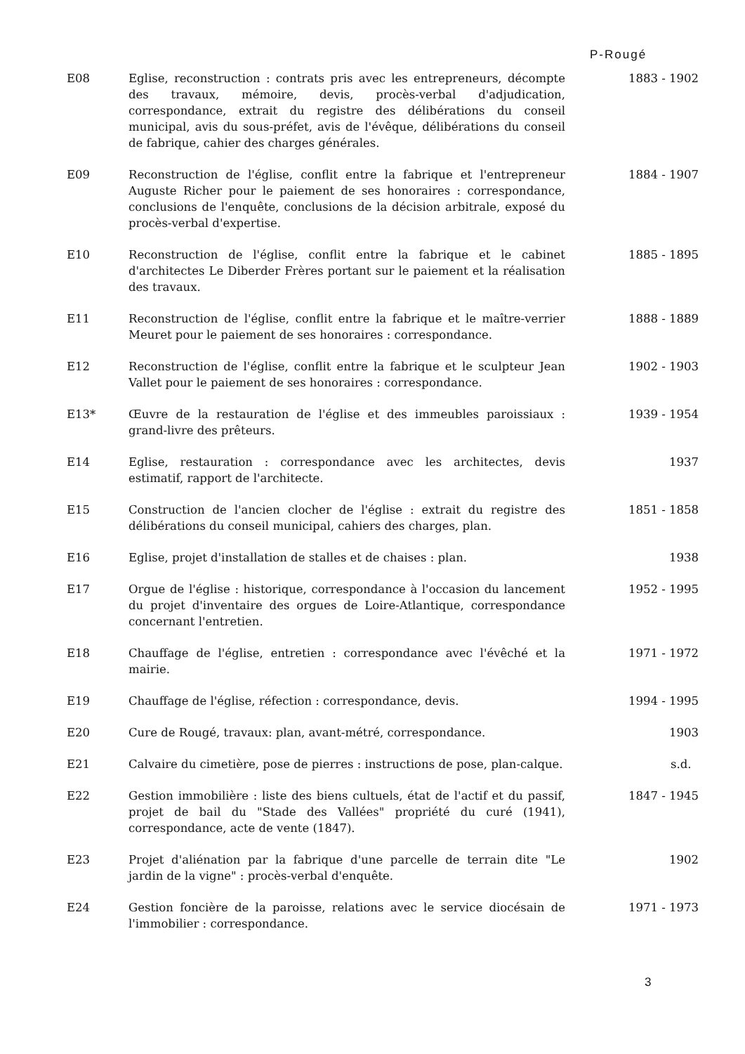P-Rougé
E08 Eglise, reconstruction : contrats pris avec les entrepreneurs, décompte des travaux, mémoire, devis, procès-verbal d'adjudication, correspondance, extrait du registre des délibérations du conseil municipal, avis du sous-préfet, avis de l'évêque, délibérations du conseil de fabrique, cahier des charges générales.
1883 - 1902
E09 Reconstruction de l'église, conflit entre la fabrique et l'entrepreneur Auguste Richer pour le paiement de ses honoraires : correspondance, conclusions de l'enquête, conclusions de la décision arbitrale, exposé du procès-verbal d'expertise.
1884 - 1907
E10 Reconstruction de l'église, conflit entre la fabrique et le cabinet d'architectes Le Diberder Frères portant sur le paiement et la réalisation des travaux.
1885 - 1895
E11 Reconstruction de l'église, conflit entre la fabrique et le maître-verrier Meuret pour le paiement de ses honoraires : correspondance.
1888 - 1889
E12 Reconstruction de l'église, conflit entre la fabrique et le sculpteur Jean Vallet pour le paiement de ses honoraires : correspondance.
1902 - 1903
E13* Œuvre de la restauration de l'église et des immeubles paroissiaux : grand-livre des prêteurs.
1939 - 1954
E14 Eglise, restauration : correspondance avec les architectes, devis estimatif, rapport de l'architecte.
1937
E15 Construction de l'ancien clocher de l'église : extrait du registre des délibérations du conseil municipal, cahiers des charges, plan.
1851 - 1858
E16 Eglise, projet d'installation de stalles et de chaises : plan. 1938
E17 Orgue de l'église : historique, correspondance à l'occasion du lancement du projet d'inventaire des orgues de Loire-Atlantique, correspondance concernant l'entretien.
1952 - 1995
E18 Chauffage de l'église, entretien : correspondance avec l'évêché et la mairie.
1971 - 1972
E19 Chauffage de l'église, réfection : correspondance, devis. 1994 - 1995
E20 Cure de Rougé, travaux: plan, avant-métré, correspondance. 1903
E21 Calvaire du cimetière, pose de pierres : instructions de pose, plan-calque.
s.d.
E22 Gestion immobilière : liste des biens cultuels, état de l'actif et du passif, projet de bail du "Stade des Vallées" propriété du curé (1941), correspondance, acte de vente (1847).
1847 - 1945
E23 Projet d'aliénation par la fabrique d'une parcelle de terrain dite "Le jardin de la vigne" : procès-verbal d'enquête.
1902
E24 Gestion foncière de la paroisse, relations avec le service diocésain de l'immobilier : correspondance.
1971 - 1973
3